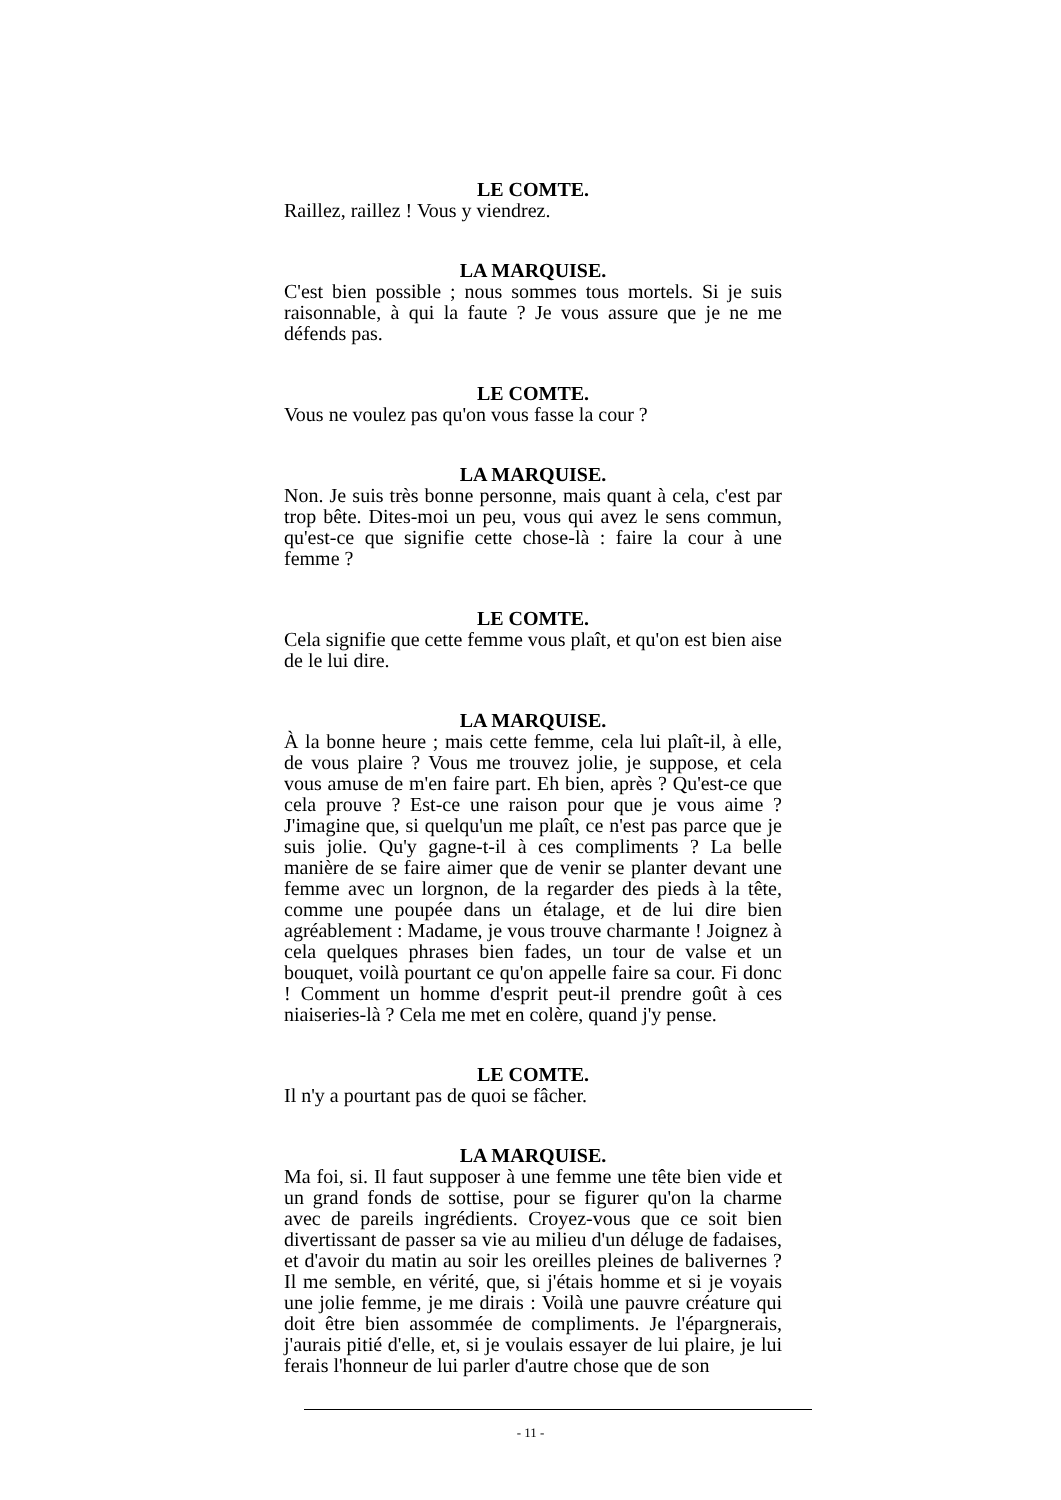LE COMTE.
Raillez, raillez ! Vous y viendrez.
LA MARQUISE.
C'est bien possible ; nous sommes tous mortels. Si je suis raisonnable, à qui la faute ? Je vous assure que je ne me défends pas.
LE COMTE.
Vous ne voulez pas qu'on vous fasse la cour ?
LA MARQUISE.
Non. Je suis très bonne personne, mais quant à cela, c'est par trop bête. Dites-moi un peu, vous qui avez le sens commun, qu'est-ce que signifie cette chose-là : faire la cour à une femme ?
LE COMTE.
Cela signifie que cette femme vous plaît, et qu'on est bien aise de le lui dire.
LA MARQUISE.
À la bonne heure ; mais cette femme, cela lui plaît-il, à elle, de vous plaire ? Vous me trouvez jolie, je suppose, et cela vous amuse de m'en faire part. Eh bien, après ? Qu'est-ce que cela prouve ? Est-ce une raison pour que je vous aime ? J'imagine que, si quelqu'un me plaît, ce n'est pas parce que je suis jolie. Qu'y gagne-t-il à ces compliments ? La belle manière de se faire aimer que de venir se planter devant une femme avec un lorgnon, de la regarder des pieds à la tête, comme une poupée dans un étalage, et de lui dire bien agréablement : Madame, je vous trouve charmante ! Joignez à cela quelques phrases bien fades, un tour de valse et un bouquet, voilà pourtant ce qu'on appelle faire sa cour. Fi donc ! Comment un homme d'esprit peut-il prendre goût à ces niaiseries-là ? Cela me met en colère, quand j'y pense.
LE COMTE.
Il n'y a pourtant pas de quoi se fâcher.
LA MARQUISE.
Ma foi, si. Il faut supposer à une femme une tête bien vide et un grand fonds de sottise, pour se figurer qu'on la charme avec de pareils ingrédients. Croyez-vous que ce soit bien divertissant de passer sa vie au milieu d'un déluge de fadaises, et d'avoir du matin au soir les oreilles pleines de balivernes ? Il me semble, en vérité, que, si j'étais homme et si je voyais une jolie femme, je me dirais : Voilà une pauvre créature qui doit être bien assommée de compliments. Je l'épargnerais, j'aurais pitié d'elle, et, si je voulais essayer de lui plaire, je lui ferais l'honneur de lui parler d'autre chose que de son
- 11 -